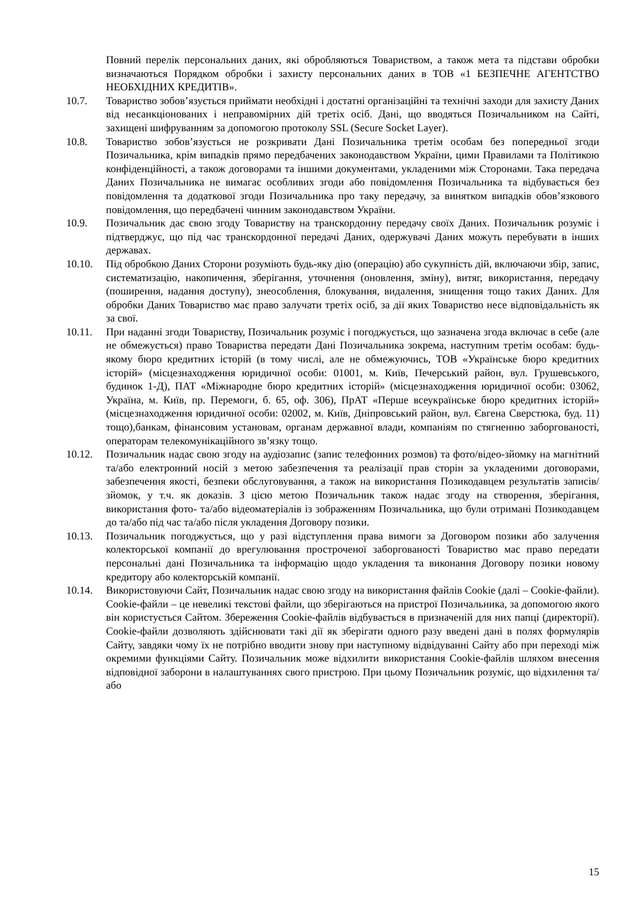Повний перелік персональних даних, які обробляються Товариством, а також мета та підстави обробки визначаються Порядком обробки і захисту персональних даних в ТОВ «1 БЕЗПЕЧНЕ АГЕНТСТВО НЕОБХІДНИХ КРЕДИТІВ».
10.7. Товариство зобов’язується приймати необхідні і достатні організаційні та технічні заходи для захисту Даних від несанкціонованих і неправомірних дій третіх осіб. Дані, що вводяться Позичальником на Сайті, захищені шифруванням за допомогою протоколу SSL (Secure Socket Layer).
10.8. Товариство зобов’язується не розкривати Дані Позичальника третім особам без попередньої згоди Позичальника, крім випадків прямо передбачених законодавством України, цими Правилами та Політикою конфіденційності, а також договорами та іншими документами, укладеними між Сторонами. Така передача Даних Позичальника не вимагає особливих згоди або повідомлення Позичальника та відбувається без повідомлення та додаткової згоди Позичальника про таку передачу, за винятком випадків обов’язкового повідомлення, що передбачені чинним законодавством України.
10.9. Позичальник дає свою згоду Товариству на транскордонну передачу своїх Даних. Позичальник розуміє і підтверджує, що під час транскордонної передачі Даних, одержувачі Даних можуть перебувати в інших державах.
10.10. Під обробкою Даних Сторони розуміють будь-яку дію (операцію) або сукупність дій, включаючи збір, запис, систематизацію, накопичення, зберігання, уточнення (оновлення, зміну), витяг, використання, передачу (поширення, надання доступу), знеособлення, блокування, видалення, знищення тощо таких Даних. Для обробки Даних Товариство має право залучати третіх осіб, за дії яких Товариство несе відповідальність як за свої.
10.11. При наданні згоди Товариству, Позичальник розуміє і погоджується, що зазначена згода включає в себе (але не обмежується) право Товариства передати Дані Позичальника зокрема, наступним третім особам: будь-якому бюро кредитних історій (в тому числі, але не обмежуючись, ТОВ «Українське бюро кредитних історій» (місцезнаходження юридичної особи: 01001, м. Київ, Печерський район, вул. Грушевського, будинок 1-Д), ПАТ «Міжнародне бюро кредитних історій» (місцезнаходження юридичної особи: 03062, Україна, м. Київ, пр. Перемоги, б. 65, оф. 306), ПрАТ «Перше всеукраїнське бюро кредитних історій» (місцезнаходження юридичної особи: 02002, м. Київ, Дніпровський район, вул. Євгена Сверстюка, буд. 11) тощо),банкам, фінансовим установам, органам державної влади, компаніям по стягненню заборгованості, операторам телекомунікаційного зв’язку тощо.
10.12. Позичальник надає свою згоду на аудіозапис (запис телефонних розмов) та фото/відео-зйомку на магнітний та/або електронний носій з метою забезпечення та реалізації прав сторін за укладеними договорами, забезпечення якості, безпеки обслуговування, а також на використання Позикодавцем результатів записів/зйомок, у т.ч. як доказів. З цією метою Позичальник також надає згоду на створення, зберігання, використання фото- та/або відеоматеріалів із зображенням Позичальника, що були отримані Позикодавцем до та/або під час та/або після укладення Договору позики.
10.13. Позичальник погоджується, що у разі відступлення права вимоги за Договором позики або залучення колекторської компанії до врегулювання простроченої заборгованості Товариство має право передати персональні дані Позичальника та інформацію щодо укладення та виконання Договору позики новому кредитору або колекторській компанії.
10.14. Використовуючи Сайт, Позичальник надає свою згоду на використання файлів Cookie (далі – Cookie-файли). Cookie-файли – це невеликі текстові файли, що зберігаються на пристрої Позичальника, за допомогою якого він користується Сайтом. Збереження Cookie-файлів відбувається в призначеній для них папці (директорії). Cookie-файли дозволяють здійснювати такі дії як зберігати одного разу введені дані в полях формулярів Сайту, завдяки чому їх не потрібно вводити знову при наступному відвідуванні Сайту або при переході між окремими функціями Сайту. Позичальник може відхилити використання Cookie-файлів шляхом внесення відповідної заборони в налаштуваннях свого пристрою. При цьому Позичальник розуміє, що відхилення та/або
15